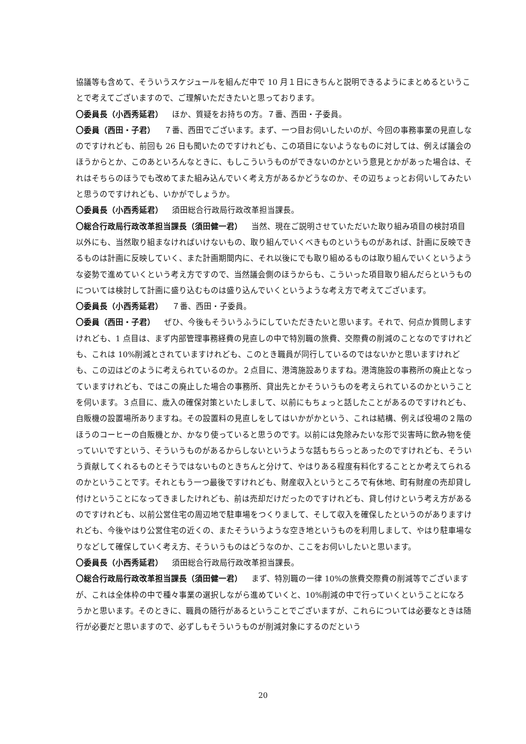協議等も含めて、そういうスケジュールを組んだ中で 10 月１日にきちんと説明できるようにまとめるということで考えてございますので、ご理解いただきたいと思っております。
〇委員長（小西秀延君） ほか、質疑をお持ちの方。７番、西田・子委員。
〇委員（西田・子君） ７番、西田でございます。まず、一つ目お伺いしたいのが、今回の事務事業の見直しなのですけれども、前回も 26 日も聞いたのですけれども、この項目にないようなものに対しては、例えば議会のほうからとか、このあといろんなときに、もしこういうものができないのかという意見とかがあった場合は、それはそちらのほうでも改めてまた組み込んでいく考え方があるかどうなのか、その辺ちょっとお伺いしてみたいと思うのですけれども、いかがでしょうか。
〇委員長（小西秀延君） 須田総合行政局行政改革担当課長。
〇総合行政局行政改革担当課長（須田健一君） 当然、現在ご説明させていただいた取り組み項目の検討項目以外にも、当然取り組まなければいけないもの、取り組んでいくべきものというものがあれば、計画に反映できるものは計画に反映していく、また計画期間内に、それ以後にでも取り組めるものは取り組んでいくというような姿勢で進めていくという考え方ですので、当然議会側のほうからも、こういった項目取り組んだらというものについては検討して計画に盛り込むものは盛り込んでいくというような考え方で考えてございます。
〇委員長（小西秀延君） ７番、西田・子委員。
〇委員（西田・子君） ぜひ、今後もそういうふうにしていただきたいと思います。それで、何点か質問しますけれども、1 点目は、まず内部管理事務経費の見直しの中で特別職の旅費、交際費の削減のことなのですけれども、これは 10%削減とされていますけれども、このとき職員が同行しているのではないかと思いますけれども、この辺はどのように考えられているのか。２点目に、港湾施設ありますね。港湾施設の事務所の廃止となっていますけれども、ではこの廃止した場合の事務所、貸出先とかそういうものを考えられているのかということを伺います。３点目に、歳入の確保対策といたしまして、以前にもちょっと話したことがあるのですけれども、自販機の設置場所ありますね。その設置料の見直しをしてはいかがかという、これは結構、例えば役場の２階のほうのコーヒーの自販機とか、かなり使っていると思うのです。以前には免除みたいな形で災害時に飲み物を使っていいですという、そういうものがあるからしないというような話もちらっとあったのですけれども、そういう貢献してくれるものとそうではないものときちんと分けて、やはりある程度有料化することとか考えてられるのかということです。それともう一つ最後ですけれども、財産収入というところで有休地、町有財産の売却貸し付けということになってきましたけれども、前は売却だけだったのですけれども、貸し付けという考え方があるのですけれども、以前公営住宅の周辺地で駐車場をつくりまして、そして収入を確保したというのがありますけれども、今後やはり公営住宅の近くの、またそういうような空き地というものを利用しまして、やはり駐車場なりなどして確保していく考え方、そういうものはどうなのか、ここをお伺いしたいと思います。
〇委員長（小西秀延君） 須田総合行政局行政改革担当課長。
〇総合行政局行政改革担当課長（須田健一君） まず、特別職の一律 10%の旅費交際費の削減等でございますが、これは全体枠の中で種々事業の選択しながら進めていくと、10%削減の中で行っていくということになろうかと思います。そのときに、職員の随行があるということでございますが、これらについては必要なときは随行が必要だと思いますので、必ずしもそういうものが削減対象にするのだという
20